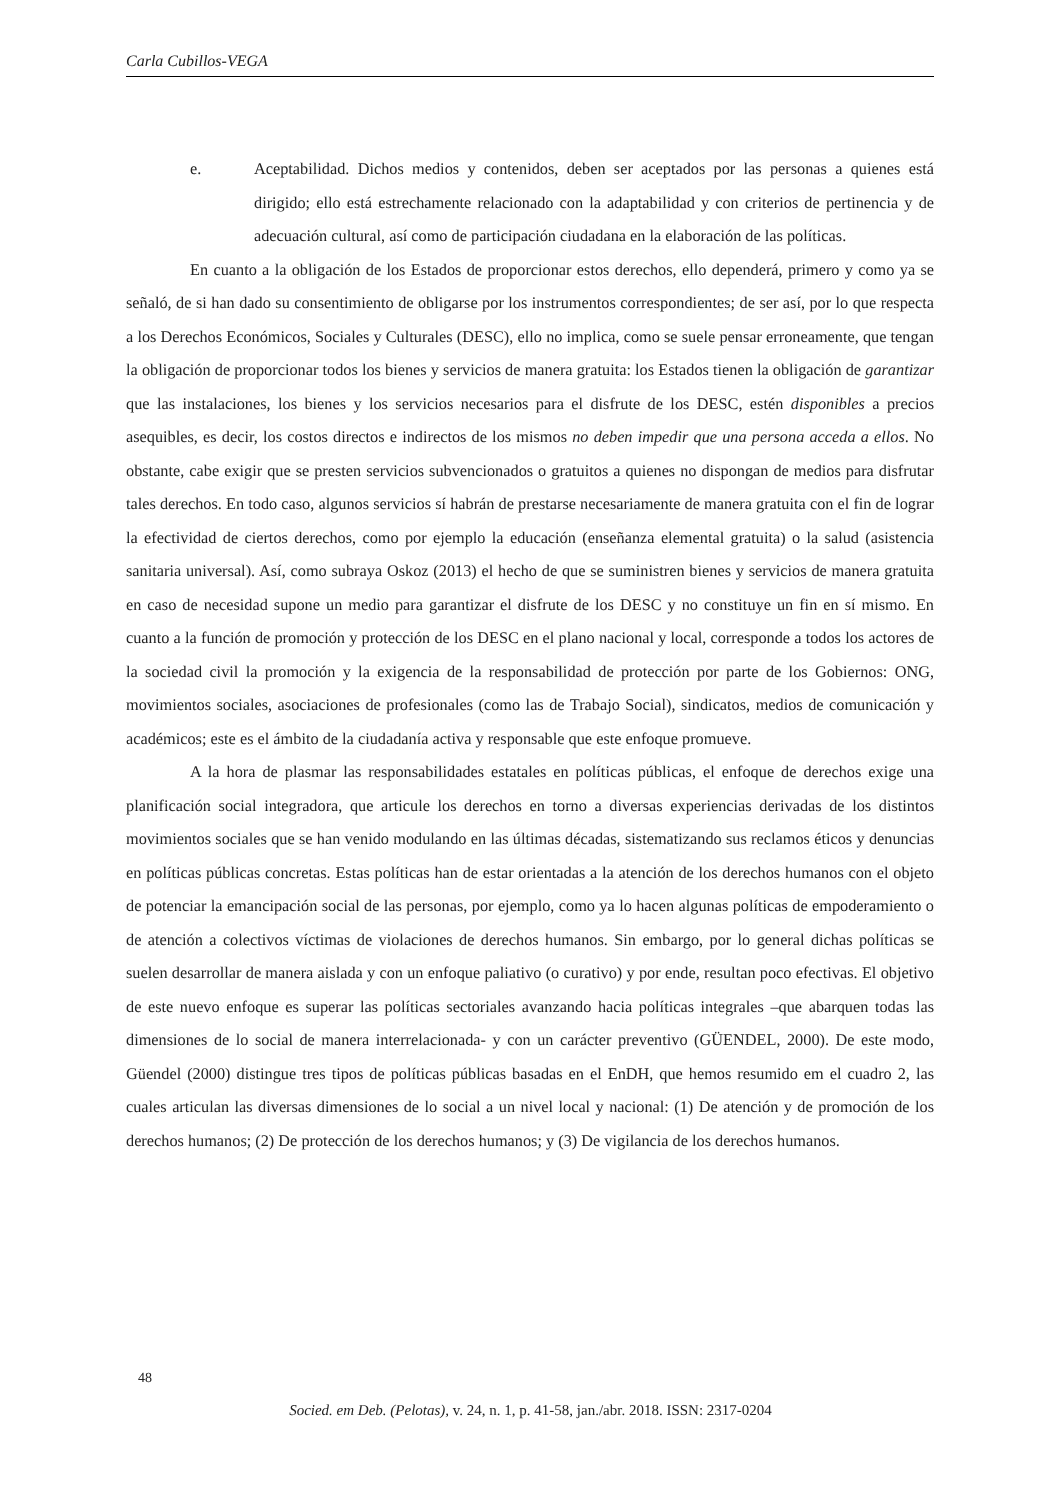Carla Cubillos-VEGA
e. Aceptabilidad. Dichos medios y contenidos, deben ser aceptados por las personas a quienes está dirigido; ello está estrechamente relacionado con la adaptabilidad y con criterios de pertinencia y de adecuación cultural, así como de participación ciudadana en la elaboración de las políticas.
En cuanto a la obligación de los Estados de proporcionar estos derechos, ello dependerá, primero y como ya se señaló, de si han dado su consentimiento de obligarse por los instrumentos correspondientes; de ser así, por lo que respecta a los Derechos Económicos, Sociales y Culturales (DESC), ello no implica, como se suele pensar erroneamente, que tengan la obligación de proporcionar todos los bienes y servicios de manera gratuita: los Estados tienen la obligación de garantizar que las instalaciones, los bienes y los servicios necesarios para el disfrute de los DESC, estén disponibles a precios asequibles, es decir, los costos directos e indirectos de los mismos no deben impedir que una persona acceda a ellos. No obstante, cabe exigir que se presten servicios subvencionados o gratuitos a quienes no dispongan de medios para disfrutar tales derechos. En todo caso, algunos servicios sí habrán de prestarse necesariamente de manera gratuita con el fin de lograr la efectividad de ciertos derechos, como por ejemplo la educación (enseñanza elemental gratuita) o la salud (asistencia sanitaria universal). Así, como subraya Oskoz (2013) el hecho de que se suministren bienes y servicios de manera gratuita en caso de necesidad supone un medio para garantizar el disfrute de los DESC y no constituye un fin en sí mismo. En cuanto a la función de promoción y protección de los DESC en el plano nacional y local, corresponde a todos los actores de la sociedad civil la promoción y la exigencia de la responsabilidad de protección por parte de los Gobiernos: ONG, movimientos sociales, asociaciones de profesionales (como las de Trabajo Social), sindicatos, medios de comunicación y académicos; este es el ámbito de la ciudadanía activa y responsable que este enfoque promueve.
A la hora de plasmar las responsabilidades estatales en políticas públicas, el enfoque de derechos exige una planificación social integradora, que articule los derechos en torno a diversas experiencias derivadas de los distintos movimientos sociales que se han venido modulando en las últimas décadas, sistematizando sus reclamos éticos y denuncias en políticas públicas concretas. Estas políticas han de estar orientadas a la atención de los derechos humanos con el objeto de potenciar la emancipación social de las personas, por ejemplo, como ya lo hacen algunas políticas de empoderamiento o de atención a colectivos víctimas de violaciones de derechos humanos. Sin embargo, por lo general dichas políticas se suelen desarrollar de manera aislada y con un enfoque paliativo (o curativo) y por ende, resultan poco efectivas. El objetivo de este nuevo enfoque es superar las políticas sectoriales avanzando hacia políticas integrales –que abarquen todas las dimensiones de lo social de manera interrelacionada- y con un carácter preventivo (GÜENDEL, 2000). De este modo, Güendel (2000) distingue tres tipos de políticas públicas basadas en el EnDH, que hemos resumido em el cuadro 2, las cuales articulan las diversas dimensiones de lo social a un nivel local y nacional: (1) De atención y de promoción de los derechos humanos; (2) De protección de los derechos humanos; y (3) De vigilancia de los derechos humanos.
48
Socied. em Deb. (Pelotas), v. 24, n. 1, p. 41-58, jan./abr. 2018. ISSN: 2317-0204